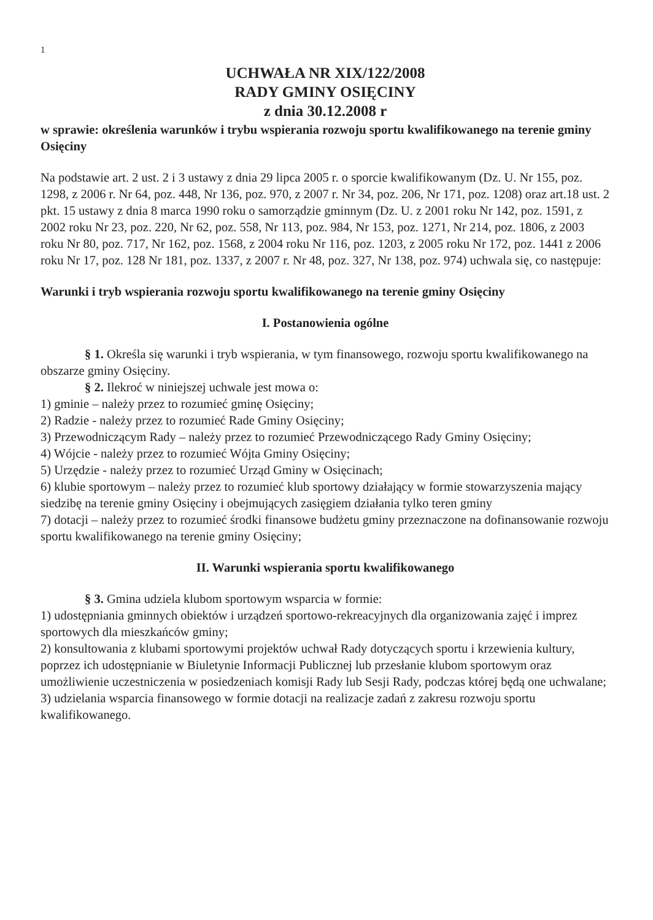1
UCHWAŁA NR XIX/122/2008
RADY GMINY OSIĘCINY
z dnia 30.12.2008 r
w sprawie: określenia warunków i trybu wspierania rozwoju sportu kwalifikowanego na terenie gminy Osięciny
Na podstawie art. 2 ust. 2 i 3 ustawy z dnia 29 lipca 2005 r. o sporcie kwalifikowanym (Dz. U. Nr 155, poz. 1298, z 2006 r. Nr 64, poz. 448, Nr 136, poz. 970, z 2007 r. Nr 34, poz. 206, Nr 171, poz. 1208) oraz art.18 ust. 2 pkt. 15 ustawy z dnia 8 marca 1990 roku o samorządzie gminnym (Dz. U. z 2001 roku Nr 142, poz. 1591, z 2002 roku Nr 23, poz. 220, Nr 62, poz. 558, Nr 113, poz. 984, Nr 153, poz. 1271, Nr 214, poz. 1806, z 2003 roku Nr 80, poz. 717, Nr 162, poz. 1568, z 2004 roku Nr 116, poz. 1203, z 2005 roku Nr 172, poz. 1441 z 2006 roku Nr 17, poz. 128 Nr 181, poz. 1337, z 2007 r. Nr 48, poz. 327, Nr 138, poz. 974) uchwala się, co następuje:
Warunki i tryb wspierania rozwoju sportu kwalifikowanego na terenie gminy Osięciny
I. Postanowienia ogólne
§ 1. Określa się warunki i tryb wspierania, w tym finansowego, rozwoju sportu kwalifikowanego na obszarze gminy Osięciny.
§ 2. Ilekroć w niniejszej uchwale jest mowa o:
1) gminie – należy przez to rozumieć gminę Osięciny;
2) Radzie - należy przez to rozumieć Rade Gminy Osięciny;
3) Przewodniczącym Rady – należy przez to rozumieć Przewodniczącego Rady Gminy Osięciny;
4) Wójcie - należy przez to rozumieć Wójta Gminy Osięciny;
5) Urzędzie - należy przez to rozumieć Urząd Gminy w Osięcinach;
6) klubie sportowym – należy przez to rozumieć klub sportowy działający w formie stowarzyszenia mający siedzibę na terenie gminy Osięciny i obejmujących zasięgiem działania tylko teren gminy
7) dotacji – należy przez to rozumieć środki finansowe budżetu gminy przeznaczone na dofinansowanie rozwoju sportu kwalifikowanego na terenie gminy Osięciny;
II. Warunki wspierania sportu kwalifikowanego
§ 3. Gmina udziela klubom sportowym wsparcia w formie:
1) udostępniania gminnych obiektów i urządzeń sportowo-rekreacyjnych dla organizowania zajęć i imprez sportowych dla mieszkańców gminy;
2) konsultowania z klubami sportowymi projektów uchwał Rady dotyczących sportu i krzewienia kultury, poprzez ich udostępnianie w Biuletynie Informacji Publicznej lub przesłanie klubom sportowym oraz umożliwienie uczestniczenia w posiedzeniach komisji Rady lub Sesji Rady, podczas której będą one uchwalane;
3) udzielania wsparcia finansowego w formie dotacji na realizacje zadań z zakresu rozwoju sportu kwalifikowanego.